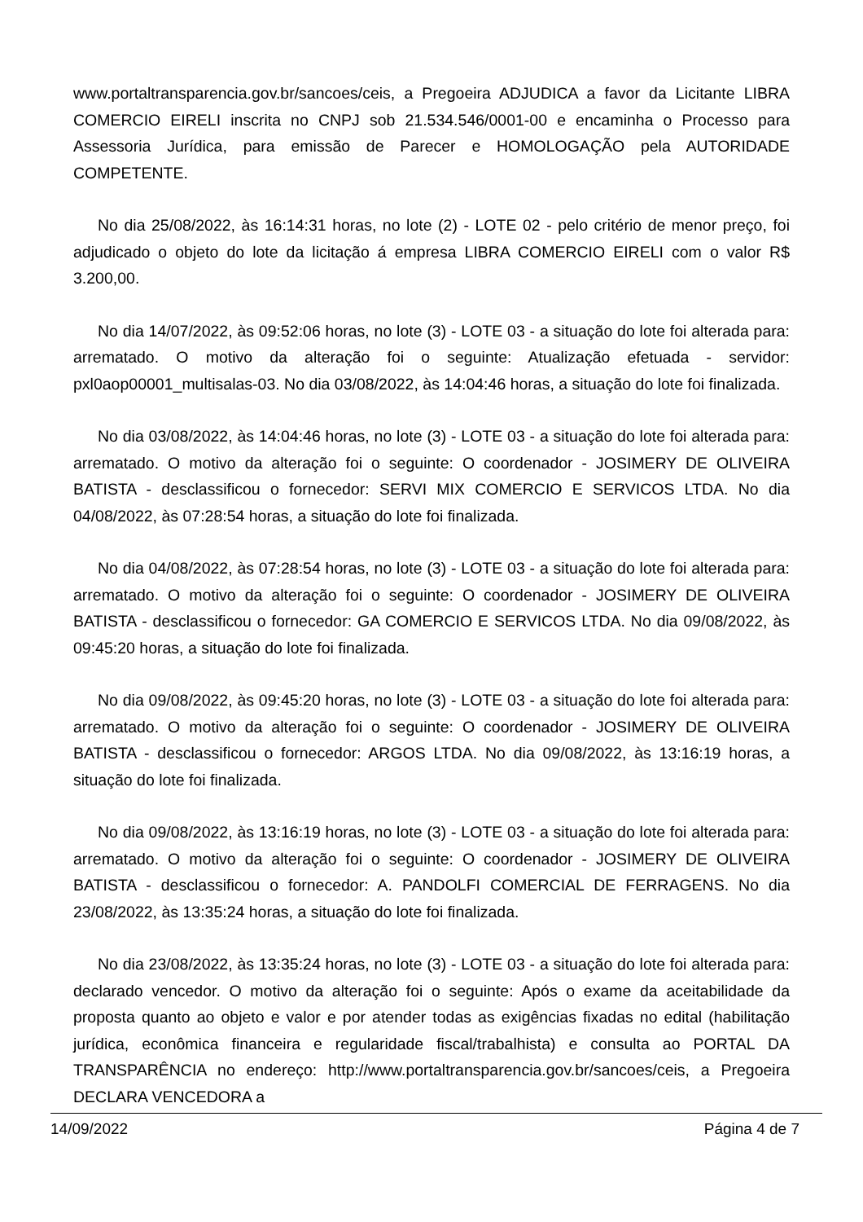www.portaltransparencia.gov.br/sancoes/ceis, a Pregoeira ADJUDICA a favor da Licitante LIBRA COMERCIO EIRELI inscrita no CNPJ sob 21.534.546/0001-00 e encaminha o Processo para Assessoria Jurídica, para emissão de Parecer e HOMOLOGAÇÃO pela AUTORIDADE COMPETENTE.
No dia 25/08/2022, às 16:14:31 horas, no lote (2) - LOTE 02 - pelo critério de menor preço, foi adjudicado o objeto do lote da licitação á empresa LIBRA COMERCIO EIRELI com o valor R$ 3.200,00.
No dia 14/07/2022, às 09:52:06 horas, no lote (3) - LOTE 03 - a situação do lote foi alterada para: arrematado. O motivo da alteração foi o seguinte: Atualização efetuada - servidor: pxl0aop00001_multisalas-03. No dia 03/08/2022, às 14:04:46 horas, a situação do lote foi finalizada.
No dia 03/08/2022, às 14:04:46 horas, no lote (3) - LOTE 03 - a situação do lote foi alterada para: arrematado. O motivo da alteração foi o seguinte: O coordenador - JOSIMERY DE OLIVEIRA BATISTA - desclassificou o fornecedor: SERVI MIX COMERCIO E SERVICOS LTDA. No dia 04/08/2022, às 07:28:54 horas, a situação do lote foi finalizada.
No dia 04/08/2022, às 07:28:54 horas, no lote (3) - LOTE 03 - a situação do lote foi alterada para: arrematado. O motivo da alteração foi o seguinte: O coordenador - JOSIMERY DE OLIVEIRA BATISTA - desclassificou o fornecedor: GA COMERCIO E SERVICOS LTDA. No dia 09/08/2022, às 09:45:20 horas, a situação do lote foi finalizada.
No dia 09/08/2022, às 09:45:20 horas, no lote (3) - LOTE 03 - a situação do lote foi alterada para: arrematado. O motivo da alteração foi o seguinte: O coordenador - JOSIMERY DE OLIVEIRA BATISTA - desclassificou o fornecedor: ARGOS LTDA. No dia 09/08/2022, às 13:16:19 horas, a situação do lote foi finalizada.
No dia 09/08/2022, às 13:16:19 horas, no lote (3) - LOTE 03 - a situação do lote foi alterada para: arrematado. O motivo da alteração foi o seguinte: O coordenador - JOSIMERY DE OLIVEIRA BATISTA - desclassificou o fornecedor: A. PANDOLFI COMERCIAL DE FERRAGENS. No dia 23/08/2022, às 13:35:24 horas, a situação do lote foi finalizada.
No dia 23/08/2022, às 13:35:24 horas, no lote (3) - LOTE 03 - a situação do lote foi alterada para: declarado vencedor. O motivo da alteração foi o seguinte: Após o exame da aceitabilidade da proposta quanto ao objeto e valor e por atender todas as exigências fixadas no edital (habilitação jurídica, econômica financeira e regularidade fiscal/trabalhista) e consulta ao PORTAL DA TRANSPARÊNCIA no endereço: http://www.portaltransparencia.gov.br/sancoes/ceis, a Pregoeira DECLARA VENCEDORA a
14/09/2022 Página 4 de 7